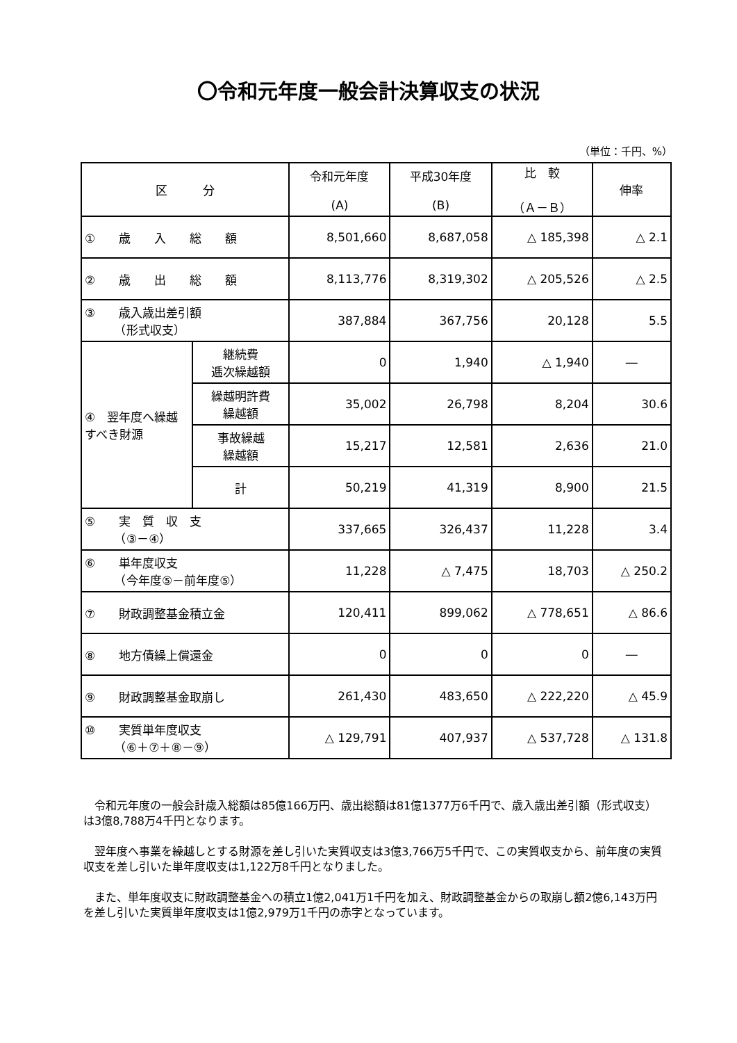〇令和元年度一般会計決算収支の状況
（単位：千円、%）
| 区 分 | | 令和元年度 (A) | 平成30年度 (B) | 比 較 （Ａ－Ｂ） | 伸率 |
| --- | --- | --- | --- | --- | --- |
| ① 歳 入 総 額 | | 8,501,660 | 8,687,058 | △ 185,398 | △ 2.1 |
| ② 歳 出 総 額 | | 8,113,776 | 8,319,302 | △ 205,526 | △ 2.5 |
| ③ 歳入歳出差引額 （形式収支） | | 387,884 | 367,756 | 20,128 | 5.5 |
| ④ 翌年度へ繰越すべき財源 | 継続費 逓次繰越額 | 0 | 1,940 | △ 1,940 | ― |
| | 繰越明許費 繰越額 | 35,002 | 26,798 | 8,204 | 30.6 |
| | 事故繰越 繰越額 | 15,217 | 12,581 | 2,636 | 21.0 |
| | 計 | 50,219 | 41,319 | 8,900 | 21.5 |
| ⑤ 実 質 収 支 （③－④） | | 337,665 | 326,437 | 11,228 | 3.4 |
| ⑥ 単年度収支 （今年度⑤－前年度⑤） | | 11,228 | △ 7,475 | 18,703 | △ 250.2 |
| ⑦ 財政調整基金積立金 | | 120,411 | 899,062 | △ 778,651 | △ 86.6 |
| ⑧ 地方債繰上償還金 | | 0 | 0 | 0 | ― |
| ⑨ 財政調整基金取崩し | | 261,430 | 483,650 | △ 222,220 | △ 45.9 |
| ⑩ 実質単年度収支 （⑥＋⑦＋⑧－⑨） | | △ 129,791 | 407,937 | △ 537,728 | △ 131.8 |
　令和元年度の一般会計歳入総額は85億166万円、歳出総額は81億1377万6千円で、歳入歳出差引額（形式収支）は3億8,788万4千円となります。
　翌年度へ事業を繰越しとする財源を差し引いた実質収支は3億3,766万5千円で、この実質収支から、前年度の実質収支を差し引いた単年度収支は1,122万8千円となりました。
　また、単年度収支に財政調整基金への積立1億2,041万1千円を加え、財政調整基金からの取崩し額2億6,143万円を差し引いた実質単年度収支は1億2,979万1千円の赤字となっています。